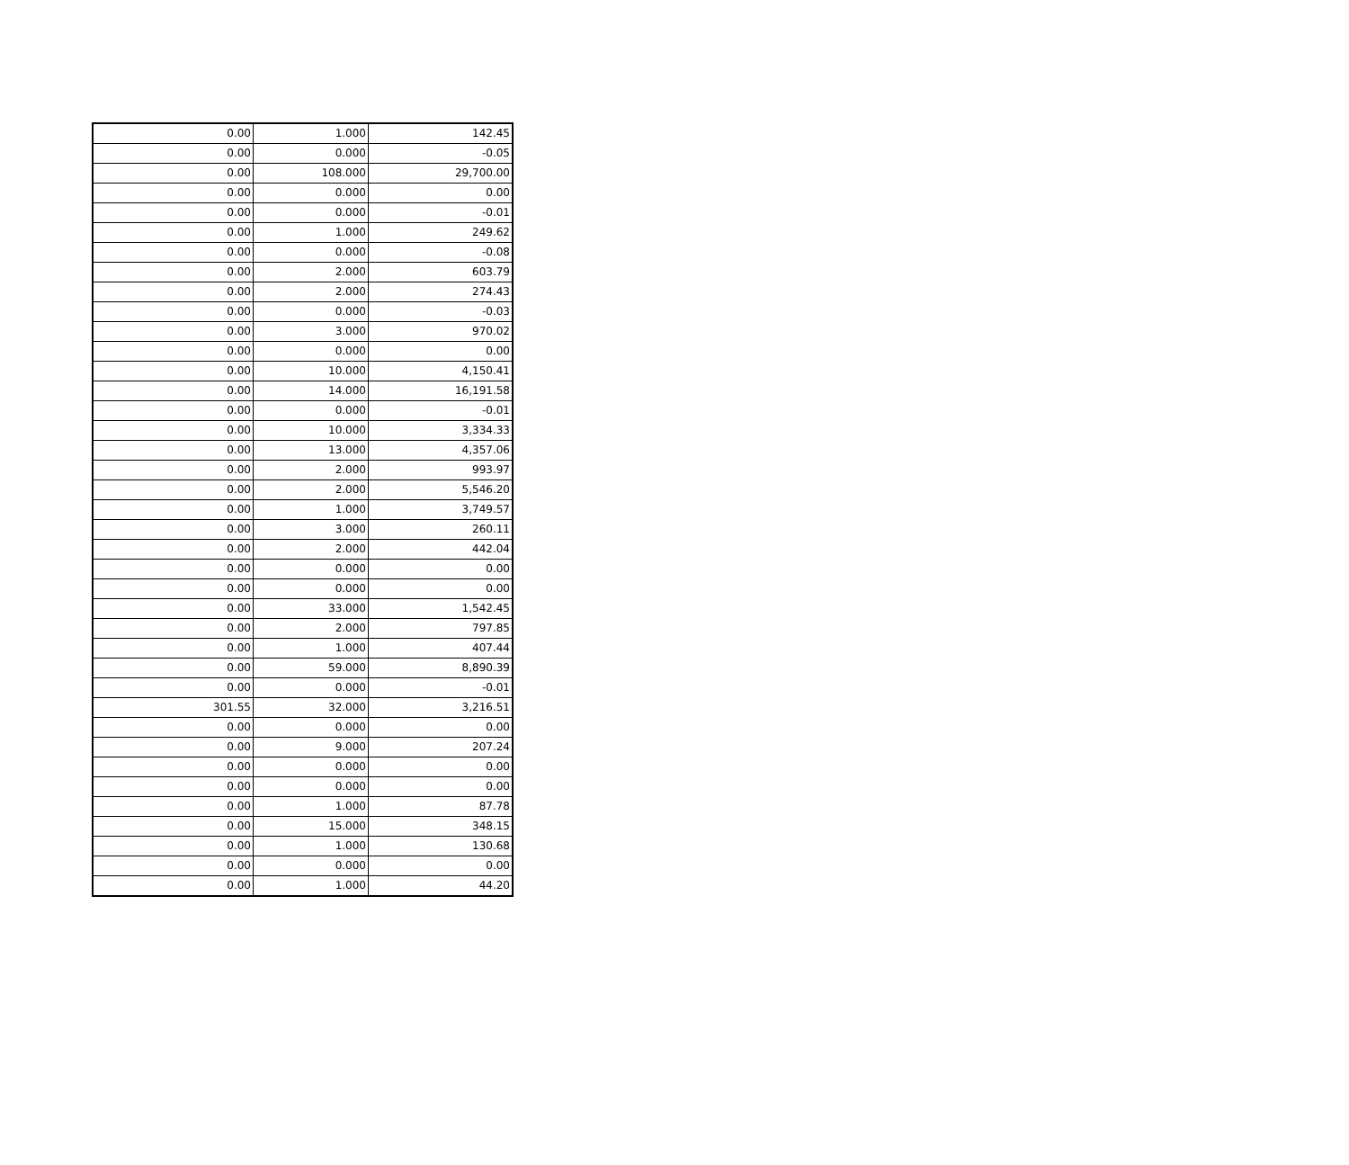| 0.00 | 1.000 | 142.45 |
| 0.00 | 0.000 | -0.05 |
| 0.00 | 108.000 | 29,700.00 |
| 0.00 | 0.000 | 0.00 |
| 0.00 | 0.000 | -0.01 |
| 0.00 | 1.000 | 249.62 |
| 0.00 | 0.000 | -0.08 |
| 0.00 | 2.000 | 603.79 |
| 0.00 | 2.000 | 274.43 |
| 0.00 | 0.000 | -0.03 |
| 0.00 | 3.000 | 970.02 |
| 0.00 | 0.000 | 0.00 |
| 0.00 | 10.000 | 4,150.41 |
| 0.00 | 14.000 | 16,191.58 |
| 0.00 | 0.000 | -0.01 |
| 0.00 | 10.000 | 3,334.33 |
| 0.00 | 13.000 | 4,357.06 |
| 0.00 | 2.000 | 993.97 |
| 0.00 | 2.000 | 5,546.20 |
| 0.00 | 1.000 | 3,749.57 |
| 0.00 | 3.000 | 260.11 |
| 0.00 | 2.000 | 442.04 |
| 0.00 | 0.000 | 0.00 |
| 0.00 | 0.000 | 0.00 |
| 0.00 | 33.000 | 1,542.45 |
| 0.00 | 2.000 | 797.85 |
| 0.00 | 1.000 | 407.44 |
| 0.00 | 59.000 | 8,890.39 |
| 0.00 | 0.000 | -0.01 |
| 301.55 | 32.000 | 3,216.51 |
| 0.00 | 0.000 | 0.00 |
| 0.00 | 9.000 | 207.24 |
| 0.00 | 0.000 | 0.00 |
| 0.00 | 0.000 | 0.00 |
| 0.00 | 1.000 | 87.78 |
| 0.00 | 15.000 | 348.15 |
| 0.00 | 1.000 | 130.68 |
| 0.00 | 0.000 | 0.00 |
| 0.00 | 1.000 | 44.20 |